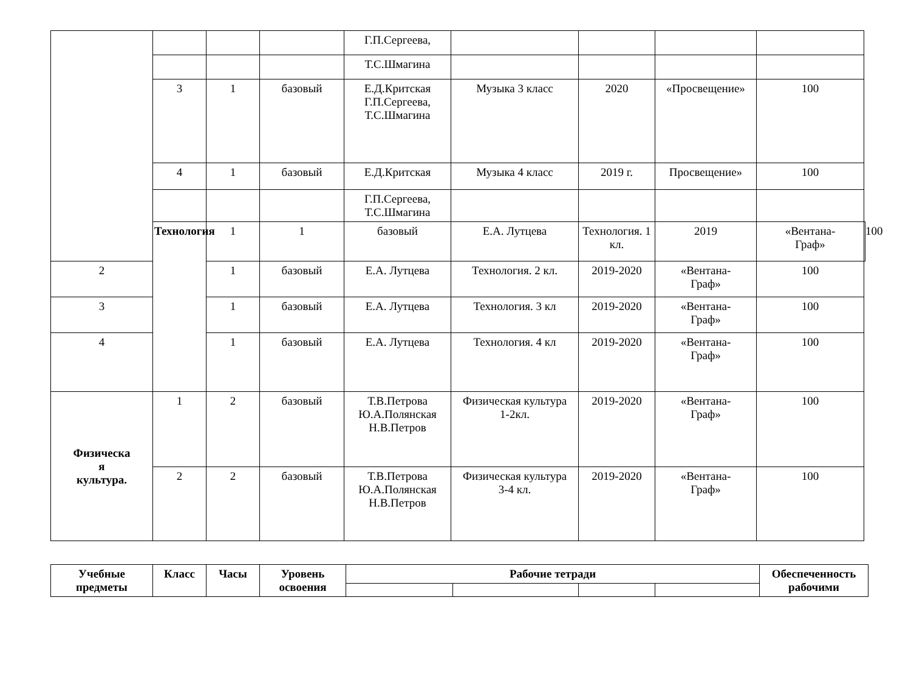| | | | | Г.П.Сергеева, | | | | | |
| | | | | Т.С.Шмагина | | | | | |
| | 3 | 1 | базовый | Е.Д.Критская Г.П.Сергеева, Т.С.Шмагина | Музыка 3 класс | 2020 | «Просвещение» | 100 | |
| | 4 | 1 | базовый | Е.Д.Критская | Музыка 4 класс | 2019 г. | Просвещение» | 100 | |
| | | | | Г.П.Сергеева, Т.С.Шмагина | | | | | |
| | Технология | 1 | 1 | базовый | Е.А. Лутцева | Технология. 1 кл. | 2019 | «Вентана- Граф» | 100 |
| 2 | | 1 | базовый | Е.А. Лутцева | Технология. 2 кл. | 2019-2020 | «Вентана- Граф» | 100 | |
| 3 | | 1 | базовый | Е.А. Лутцева | Технология. 3 кл | 2019-2020 | «Вентана- Граф» | 100 | |
| 4 | | 1 | базовый | Е.А. Лутцева | Технология. 4 кл | 2019-2020 | «Вентана- Граф» | 100 | |
| Физическа я культура. | 1 | 2 | базовый | Т.В.Петрова Ю.А.Полянская Н.В.Петров | Физическая культура 1-2кл. | 2019-2020 | «Вентана- Граф» | 100 | |
| | 2 | 2 | базовый | Т.В.Петрова Ю.А.Полянская Н.В.Петров | Физическая культура 3-4 кл. | 2019-2020 | «Вентана- Граф» | 100 | |
| Учебные предметы | Класс | Часы | Уровень освоения | Рабочие тетради | | | | Обеспеченность рабочими |
| --- | --- | --- | --- | --- | --- | --- | --- | --- |